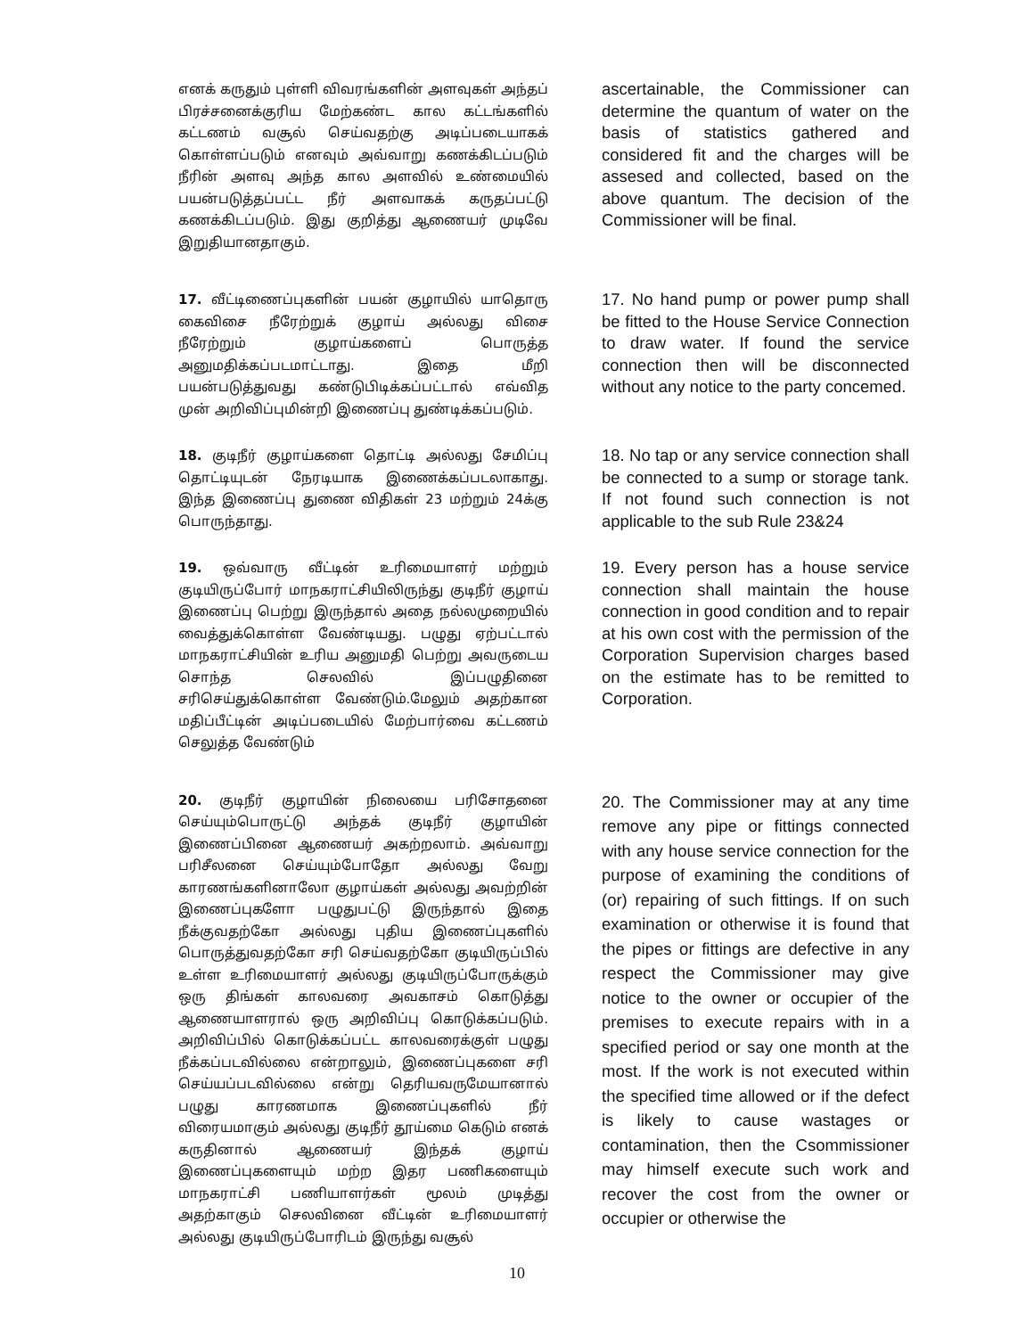எனக் கருதும் புள்ளி விவரங்களின் அளவுகள் அந்தப் பிரச்சனைக்குரிய மேற்கண்ட கால கட்டங்களில் கட்டணம் வசூல் செய்வதற்கு அடிப்படையாகக் கொள்ளப்படும் எனவும் அவ்வாறு கணக்கிடப்படும் நீரின் அளவு அந்த கால அளவில் உண்மையில் பயன்படுத்தப்பட்ட நீர் அளவாகக் கருதப்பட்டு கணக்கிடப்படும். இது குறித்து ஆணையர் முடிவே இறுதியானதாகும்.
ascertainable, the Commissioner can determine the quantum of water on the basis of statistics gathered and considered fit and the charges will be assesed and collected, based on the above quantum. The decision of the Commissioner will be final.
17. வீட்டிணைப்புகளின் பயன் குழாயில் யாதொரு கைவிசை நீரேற்றுக் குழாய் அல்லது விசை நீரேற்றும் குழாய்களைப் பொருத்த அனுமதிக்கப்படமாட்டாது. இதை மீறி பயன்படுத்துவது கண்டுபிடிக்கப்பட்டால் எவ்வித முன் அறிவிப்புமின்றி இணைப்பு துண்டிக்கப்படும்.
17. No hand pump or power pump shall be fitted to the House Service Connection to draw water. If found the service connection then will be disconnected without any notice to the party concemed.
18. குடிநீர் குழாய்களை தொட்டி அல்லது சேமிப்பு தொட்டியுடன் நேரடியாக இணைக்கப்படலாகாது. இந்த இணைப்பு துணை விதிகள் 23 மற்றும் 24க்கு பொருந்தாது.
18. No tap or any service connection shall be connected to a sump or storage tank. If not found such connection is not applicable to the sub Rule 23&24
19. ஒவ்வாரு வீட்டின் உரிமையாளர் மற்றும் குடியிருப்போர் மாநகராட்சியிலிருந்து குடிநீர் குழாய் இணைப்பு பெற்று இருந்தால் அதை நல்லமுறையில் வைத்துக்கொள்ள வேண்டியது. பழுது ஏற்பட்டால் மாநகராட்சியின் உரிய அனுமதி பெற்று அவருடைய சொந்த செலவில் இப்பழுதினை சரிசெய்துக்கொள்ள வேண்டும்.மேலும் அதற்கான மதிப்பீட்டின் அடிப்படையில் மேற்பார்வை கட்டணம் செலுத்த வேண்டும்
19. Every person has a house service connection shall maintain the house connection in good condition and to repair at his own cost with the permission of the Corporation Supervision charges based on the estimate has to be remitted to Corporation.
20. குடிநீர் குழாயின் நிலையை பரிசோதனை செய்யும்பொருட்டு அந்தக் குடிநீர் குழாயின் இணைப்பினை ஆணையர் அகற்றலாம். அவ்வாறு பரிசீலனை செய்யும்போதோ அல்லது வேறு காரணங்களினாலோ குழாய்கள் அல்லது அவற்றின் இணைப்புகளோ பழுதுபட்டு இருந்தால் இதை நீக்குவதற்கோ அல்லது புதிய இணைப்புகளில் பொருத்துவதற்கோ சரி செய்வதற்கோ குடியிருப்பில் உள்ள உரிமையாளர் அல்லது குடியிருப்போருக்கும் ஒரு திங்கள் காலவரை அவகாசம் கொடுத்து ஆணையாளரால் ஒரு அறிவிப்பு கொடுக்கப்படும். அறிவிப்பில் கொடுக்கப்பட்ட காலவரைக்குள் பழுது நீக்கப்படவில்லை என்றாலும், இணைப்புகளை சரி செய்யப்படவில்லை என்று தெரியவருமேயானால் பழுது காரணமாக இணைப்புகளில் நீர் விரையமாகும் அல்லது குடிநீர் தூய்மை கெடும் எனக் கருதினால் ஆணையர் இந்தக் குழாய் இணைப்புகளையும் மற்ற இதர பணிகளையும் மாநகராட்சி பணியாளர்கள் மூலம் முடித்து அதற்காகும் செலவினை வீட்டின் உரிமையாளர் அல்லது குடியிருப்போரிடம் இருந்து வசூல்
20. The Commissioner may at any time remove any pipe or fittings connected with any house service connection for the purpose of examining the conditions of (or) repairing of such fittings. If on such examination or otherwise it is found that the pipes or fittings are defective in any respect the Commissioner may give notice to the owner or occupier of the premises to execute repairs with in a specified period or say one month at the most. If the work is not executed within the specified time allowed or if the defect is likely to cause wastages or contamination, then the Csommissioner may himself execute such work and recover the cost from the owner or occupier or otherwise the
10